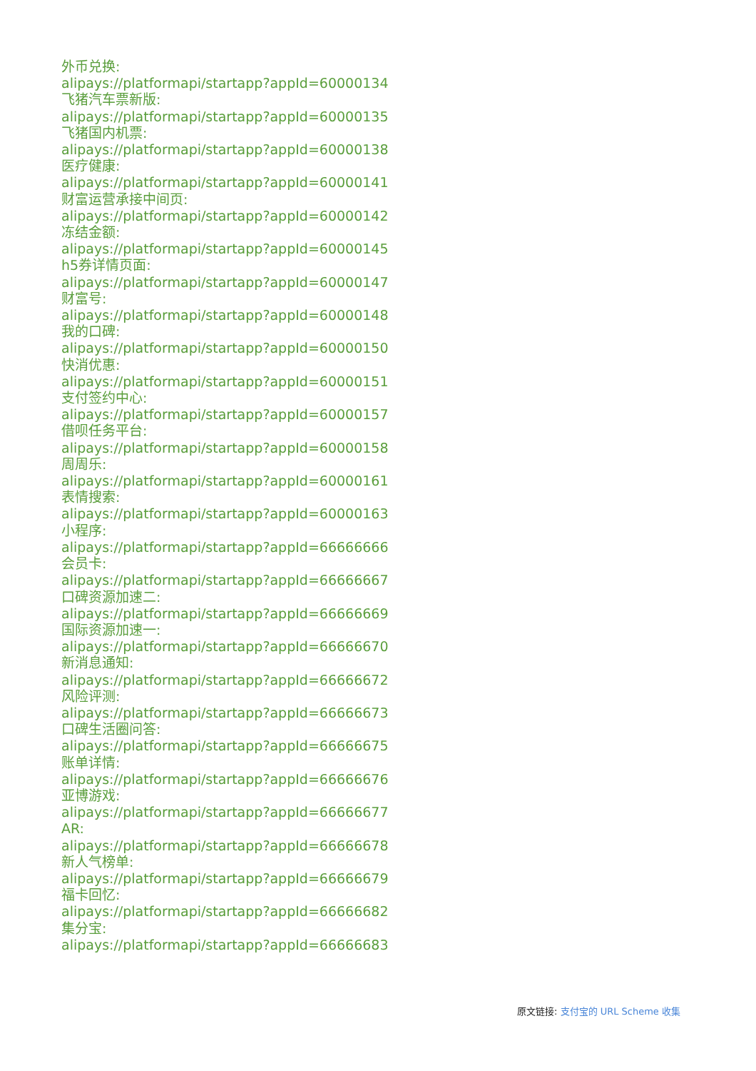外币兑换:
alipays://platformapi/startapp?appId=60000134
飞猪汽车票新版:
alipays://platformapi/startapp?appId=60000135
飞猪国内机票:
alipays://platformapi/startapp?appId=60000138
医疗健康:
alipays://platformapi/startapp?appId=60000141
财富运营承接中间页:
alipays://platformapi/startapp?appId=60000142
冻结金额:
alipays://platformapi/startapp?appId=60000145
h5券详情页面:
alipays://platformapi/startapp?appId=60000147
财富号:
alipays://platformapi/startapp?appId=60000148
我的口碑:
alipays://platformapi/startapp?appId=60000150
快消优惠:
alipays://platformapi/startapp?appId=60000151
支付签约中心:
alipays://platformapi/startapp?appId=60000157
借呗任务平台:
alipays://platformapi/startapp?appId=60000158
周周乐:
alipays://platformapi/startapp?appId=60000161
表情搜索:
alipays://platformapi/startapp?appId=60000163
小程序:
alipays://platformapi/startapp?appId=66666666
会员卡:
alipays://platformapi/startapp?appId=66666667
口碑资源加速二:
alipays://platformapi/startapp?appId=66666669
国际资源加速一:
alipays://platformapi/startapp?appId=66666670
新消息通知:
alipays://platformapi/startapp?appId=66666672
风险评测:
alipays://platformapi/startapp?appId=66666673
口碑生活圈问答:
alipays://platformapi/startapp?appId=66666675
账单详情:
alipays://platformapi/startapp?appId=66666676
亚博游戏:
alipays://platformapi/startapp?appId=66666677
AR:
alipays://platformapi/startapp?appId=66666678
新人气榜单:
alipays://platformapi/startapp?appId=66666679
福卡回忆:
alipays://platformapi/startapp?appId=66666682
集分宝:
alipays://platformapi/startapp?appId=66666683
原文链接: 支付宝的 URL Scheme 收集